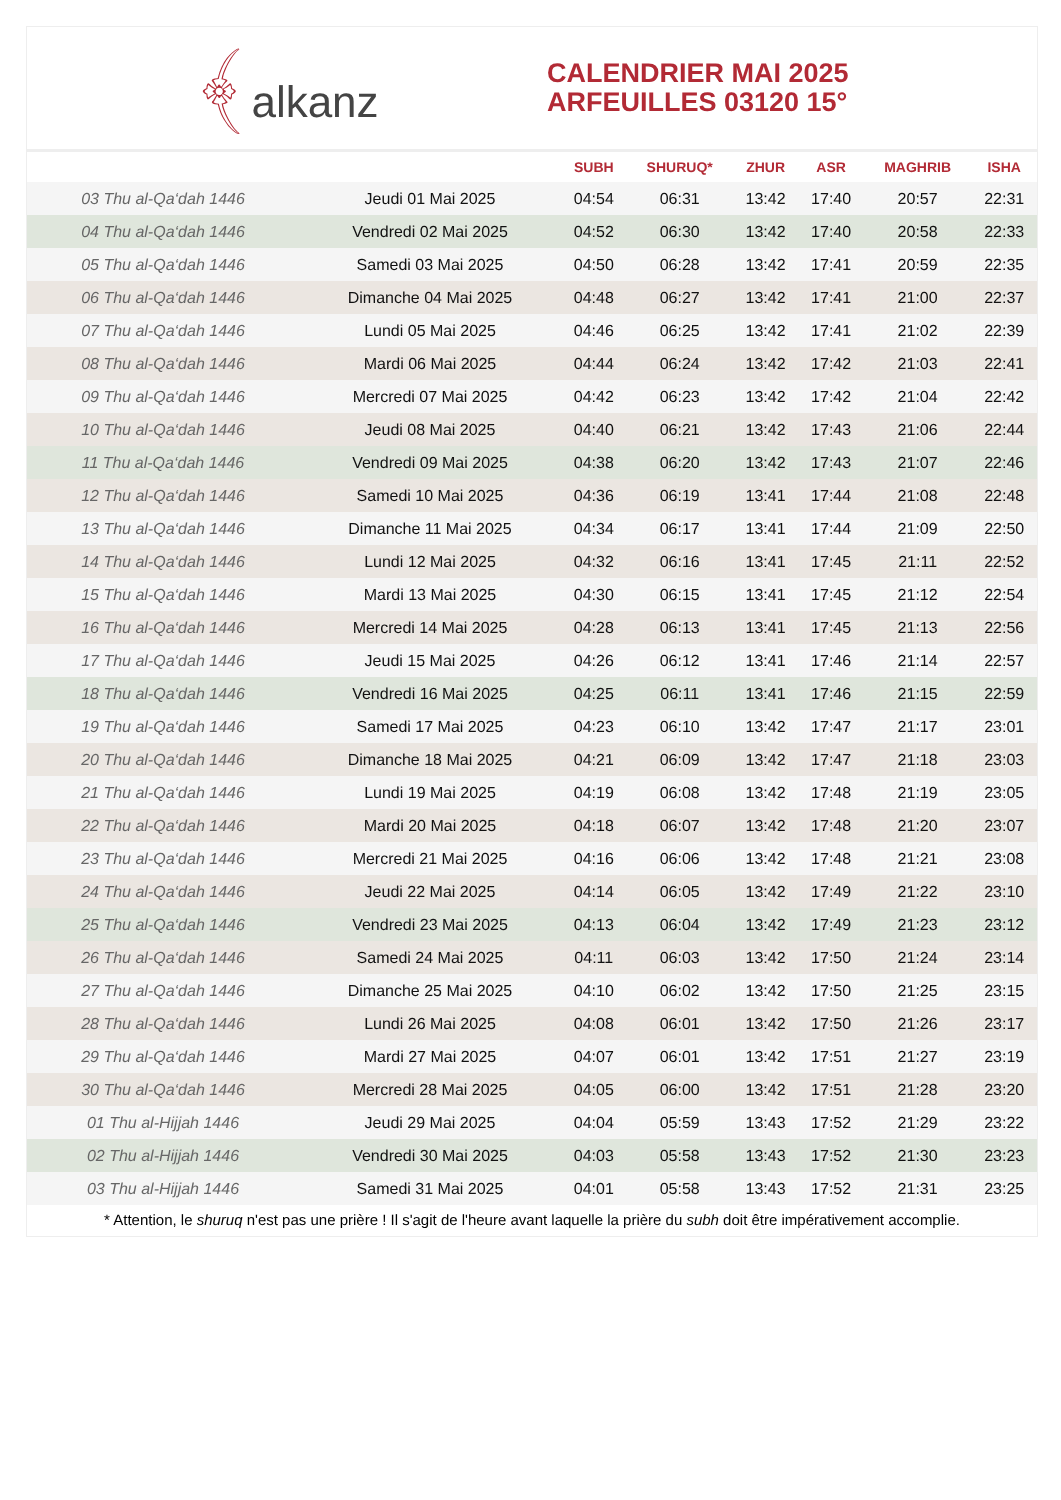﴾alkanz
CALENDRIER MAI 2025
ARFEUILLES 03120 15°
| | | SUBH | SHURUQ* | ZHUR | ASR | MAGHRIB | ISHA |
| --- | --- | --- | --- | --- | --- | --- | --- |
| 03 Thu al-Qa‘dah 1446 | Jeudi 01 Mai 2025 | 04:54 | 06:31 | 13:42 | 17:40 | 20:57 | 22:31 |
| 04 Thu al-Qa‘dah 1446 | Vendredi 02 Mai 2025 | 04:52 | 06:30 | 13:42 | 17:40 | 20:58 | 22:33 |
| 05 Thu al-Qa‘dah 1446 | Samedi 03 Mai 2025 | 04:50 | 06:28 | 13:42 | 17:41 | 20:59 | 22:35 |
| 06 Thu al-Qa‘dah 1446 | Dimanche 04 Mai 2025 | 04:48 | 06:27 | 13:42 | 17:41 | 21:00 | 22:37 |
| 07 Thu al-Qa‘dah 1446 | Lundi 05 Mai 2025 | 04:46 | 06:25 | 13:42 | 17:41 | 21:02 | 22:39 |
| 08 Thu al-Qa‘dah 1446 | Mardi 06 Mai 2025 | 04:44 | 06:24 | 13:42 | 17:42 | 21:03 | 22:41 |
| 09 Thu al-Qa‘dah 1446 | Mercredi 07 Mai 2025 | 04:42 | 06:23 | 13:42 | 17:42 | 21:04 | 22:42 |
| 10 Thu al-Qa‘dah 1446 | Jeudi 08 Mai 2025 | 04:40 | 06:21 | 13:42 | 17:43 | 21:06 | 22:44 |
| 11 Thu al-Qa‘dah 1446 | Vendredi 09 Mai 2025 | 04:38 | 06:20 | 13:42 | 17:43 | 21:07 | 22:46 |
| 12 Thu al-Qa‘dah 1446 | Samedi 10 Mai 2025 | 04:36 | 06:19 | 13:41 | 17:44 | 21:08 | 22:48 |
| 13 Thu al-Qa‘dah 1446 | Dimanche 11 Mai 2025 | 04:34 | 06:17 | 13:41 | 17:44 | 21:09 | 22:50 |
| 14 Thu al-Qa‘dah 1446 | Lundi 12 Mai 2025 | 04:32 | 06:16 | 13:41 | 17:45 | 21:11 | 22:52 |
| 15 Thu al-Qa‘dah 1446 | Mardi 13 Mai 2025 | 04:30 | 06:15 | 13:41 | 17:45 | 21:12 | 22:54 |
| 16 Thu al-Qa‘dah 1446 | Mercredi 14 Mai 2025 | 04:28 | 06:13 | 13:41 | 17:45 | 21:13 | 22:56 |
| 17 Thu al-Qa‘dah 1446 | Jeudi 15 Mai 2025 | 04:26 | 06:12 | 13:41 | 17:46 | 21:14 | 22:57 |
| 18 Thu al-Qa‘dah 1446 | Vendredi 16 Mai 2025 | 04:25 | 06:11 | 13:41 | 17:46 | 21:15 | 22:59 |
| 19 Thu al-Qa‘dah 1446 | Samedi 17 Mai 2025 | 04:23 | 06:10 | 13:42 | 17:47 | 21:17 | 23:01 |
| 20 Thu al-Qa‘dah 1446 | Dimanche 18 Mai 2025 | 04:21 | 06:09 | 13:42 | 17:47 | 21:18 | 23:03 |
| 21 Thu al-Qa‘dah 1446 | Lundi 19 Mai 2025 | 04:19 | 06:08 | 13:42 | 17:48 | 21:19 | 23:05 |
| 22 Thu al-Qa‘dah 1446 | Mardi 20 Mai 2025 | 04:18 | 06:07 | 13:42 | 17:48 | 21:20 | 23:07 |
| 23 Thu al-Qa‘dah 1446 | Mercredi 21 Mai 2025 | 04:16 | 06:06 | 13:42 | 17:48 | 21:21 | 23:08 |
| 24 Thu al-Qa‘dah 1446 | Jeudi 22 Mai 2025 | 04:14 | 06:05 | 13:42 | 17:49 | 21:22 | 23:10 |
| 25 Thu al-Qa‘dah 1446 | Vendredi 23 Mai 2025 | 04:13 | 06:04 | 13:42 | 17:49 | 21:23 | 23:12 |
| 26 Thu al-Qa‘dah 1446 | Samedi 24 Mai 2025 | 04:11 | 06:03 | 13:42 | 17:50 | 21:24 | 23:14 |
| 27 Thu al-Qa‘dah 1446 | Dimanche 25 Mai 2025 | 04:10 | 06:02 | 13:42 | 17:50 | 21:25 | 23:15 |
| 28 Thu al-Qa‘dah 1446 | Lundi 26 Mai 2025 | 04:08 | 06:01 | 13:42 | 17:50 | 21:26 | 23:17 |
| 29 Thu al-Qa‘dah 1446 | Mardi 27 Mai 2025 | 04:07 | 06:01 | 13:42 | 17:51 | 21:27 | 23:19 |
| 30 Thu al-Qa‘dah 1446 | Mercredi 28 Mai 2025 | 04:05 | 06:00 | 13:42 | 17:51 | 21:28 | 23:20 |
| 01 Thu al-Hijjah 1446 | Jeudi 29 Mai 2025 | 04:04 | 05:59 | 13:43 | 17:52 | 21:29 | 23:22 |
| 02 Thu al-Hijjah 1446 | Vendredi 30 Mai 2025 | 04:03 | 05:58 | 13:43 | 17:52 | 21:30 | 23:23 |
| 03 Thu al-Hijjah 1446 | Samedi 31 Mai 2025 | 04:01 | 05:58 | 13:43 | 17:52 | 21:31 | 23:25 |
* Attention, le shuruq n'est pas une prière ! Il s'agit de l'heure avant laquelle la prière du subh doit être impérativement accomplie.